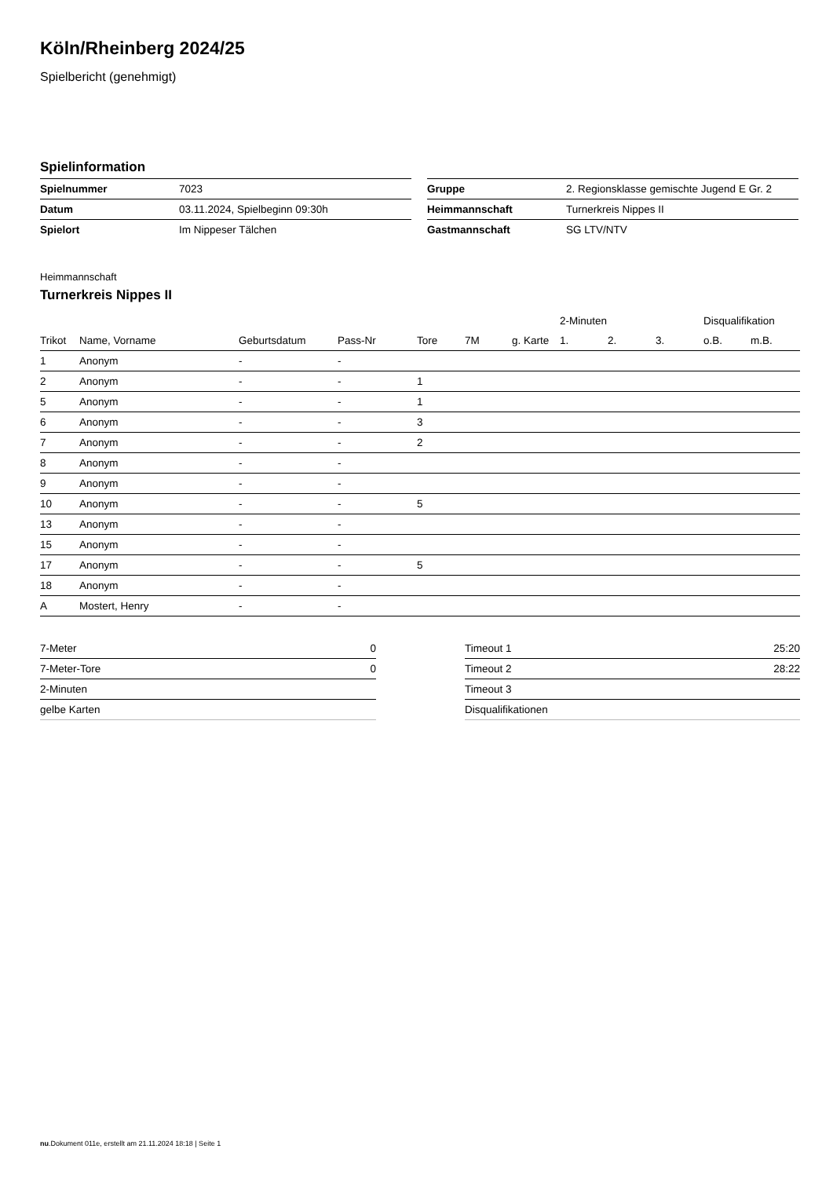Köln/Rheinberg 2024/25
Spielbericht (genehmigt)
Spielinformation
| Spielnummer | 7023 |
| Datum | 03.11.2024, Spielbeginn 09:30h |
| Spielort | Im Nippeser Tälchen |
| Gruppe | 2. Regionsklasse gemischte Jugend E Gr. 2 |
| Heimmannschaft | Turnerkreis Nippes II |
| Gastmannschaft | SG LTV/NTV |
Heimmannschaft
Turnerkreis Nippes II
| | | | | | | | 2-Minuten | | | Disqualifikation | |
| --- | --- | --- | --- | --- | --- | --- | --- | --- | --- | --- | --- |
| Trikot | Name, Vorname | Geburtsdatum | Pass-Nr | Tore | 7M | g. Karte | 1. | 2. | 3. | o.B. | m.B. |
| 1 | Anonym | - | - | | | | | | | | |
| 2 | Anonym | - | - | 1 | | | | | | | |
| 5 | Anonym | - | - | 1 | | | | | | | |
| 6 | Anonym | - | - | 3 | | | | | | | |
| 7 | Anonym | - | - | 2 | | | | | | | |
| 8 | Anonym | - | - | | | | | | | | |
| 9 | Anonym | - | - | | | | | | | | |
| 10 | Anonym | - | - | 5 | | | | | | | |
| 13 | Anonym | - | - | | | | | | | | |
| 15 | Anonym | - | - | | | | | | | | |
| 17 | Anonym | - | - | 5 | | | | | | | |
| 18 | Anonym | - | - | | | | | | | | |
| A | Mostert, Henry | - | - | | | | | | | | |
| 7-Meter | 0 |
| 7-Meter-Tore | 0 |
| 2-Minuten | |
| gelbe Karten | |
| Timeout 1 | 25:20 |
| Timeout 2 | 28:22 |
| Timeout 3 | |
| Disqualifikationen | |
nu.Dokument 011e, erstellt am 21.11.2024 18:18 | Seite 1